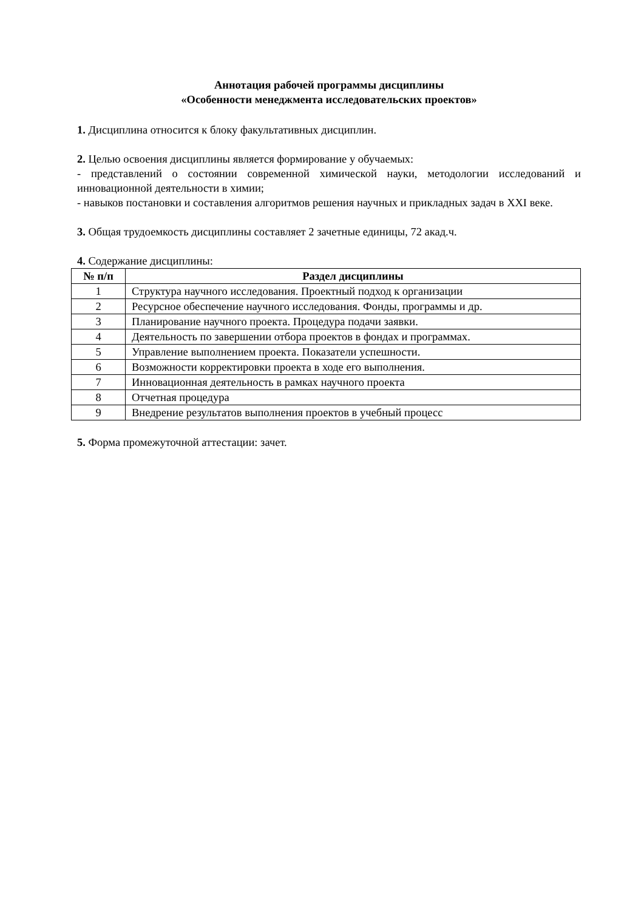Аннотация рабочей программы дисциплины
«Особенности менеджмента исследовательских проектов»
1. Дисциплина относится к блоку факультативных дисциплин.
2. Целью освоения дисциплины является формирование у обучаемых:
- представлений о состоянии современной химической науки, методологии исследований и инновационной деятельности в химии;
- навыков постановки и составления алгоритмов решения научных и прикладных задач в XXI веке.
3. Общая трудоемкость дисциплины составляет 2 зачетные единицы, 72 акад.ч.
4. Содержание дисциплины:
| № п/п | Раздел дисциплины |
| --- | --- |
| 1 | Структура научного исследования. Проектный подход к организации |
| 2 | Ресурсное обеспечение научного исследования. Фонды, программы и др. |
| 3 | Планирование научного проекта. Процедура подачи заявки. |
| 4 | Деятельность по завершении отбора проектов в фондах и программах. |
| 5 | Управление выполнением проекта. Показатели успешности. |
| 6 | Возможности корректировки проекта в ходе его выполнения. |
| 7 | Инновационная деятельность в рамках научного проекта |
| 8 | Отчетная процедура |
| 9 | Внедрение результатов выполнения проектов в учебный процесс |
5. Форма промежуточной аттестации: зачет.